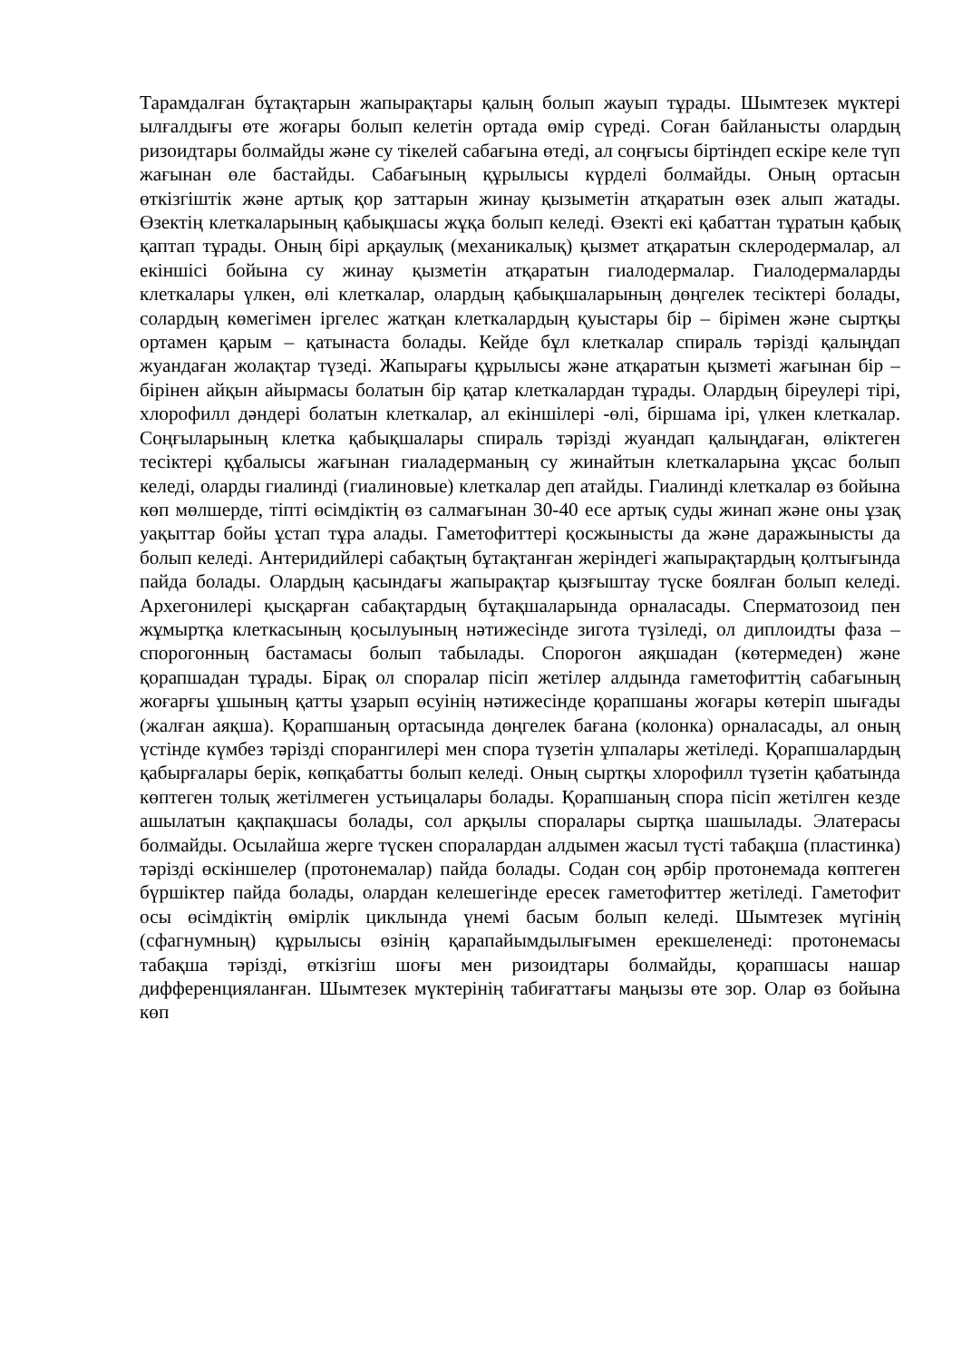Тарамдалған бұтақтарын жапырақтары қалың болып жауып тұрады. Шымтезек мүктері ылғалдығы өте жоғары болып келетін ортада өмір сүреді. Соған байланысты олардың ризоидтары болмайды және су тікелей сабағына өтеді, ал соңғысы біртіндеп ескіре келе түп жағынан өле бастайды. Сабағының құрылысы күрделі болмайды. Оның ортасын өткізгіштік және артық қор заттарын жинау қызыметін атқаратын өзек алып жатады. Өзектің клеткаларының қабықшасы жұқа болып келеді. Өзекті екі қабаттан тұратын қабық қаптап тұрады. Оның бірі арқаулық (механикалық) қызмет атқаратын склеродермалар, ал екіншісі бойына су жинау қызметін атқаратын гиалодермалар. Гиалодермаларды клеткалары үлкен, өлі клеткалар, олардың қабықшаларының дөңгелек тесіктері болады, солардың көмегімен іргелес жатқан клеткалардың қуыстары бір – бірімен және сыртқы ортамен қарым – қатынаста болады. Кейде бұл клеткалар спираль тәрізді қалыңдап жуандаған жолақтар түзеді. Жапырағы құрылысы және атқаратын қызметі жағынан бір – бірінен айқын айырмасы болатын бір қатар клеткалардан тұрады. Олардың біреулері тірі, хлорофилл дәндері болатын клеткалар, ал екіншілері -өлі, біршама ірі, үлкен клеткалар. Соңғыларының клетка қабықшалары спираль тәрізді жуандап қалыңдаған, өліктеген тесіктері құбалысы жағынан гиаладерманың су жинайтын клеткаларына ұқсас болып келеді, оларды гиалинді (гиалиновые) клеткалар деп атайды. Гиалинді клеткалар өз бойына көп мөлшерде, тіпті өсімдіктің өз салмағынан 30-40 есе артық суды жинап және оны ұзақ уақыттар бойы ұстап тұра алады. Гаметофиттері қосжынысты да және даражынысты да болып келеді. Антеридийлері сабақтың бұтақтанған жеріндегі жапырақтардың қолтығында пайда болады. Олардың қасындағы жапырақтар қызғыштау түске боялған болып келеді. Архегонилері қысқарған сабақтардың бұтақшаларында орналасады. Сперматозоид пен жұмыртқа клеткасының қосылуының нәтижесінде зигота түзіледі, ол диплоидты фаза – спорогонның бастамасы болып табылады. Спорогон аяқшадан (көтермеден) және қорапшадан тұрады. Бірақ ол споралар пісіп жетілер алдында гаметофиттің сабағының жоғарғы ұшының қатты ұзарып өсуінің нәтижесінде қорапшаны жоғары көтеріп шығады (жалған аяқша). Қорапшаның ортасында дөңгелек бағана (колонка) орналасады, ал оның үстінде күмбез тәрізді спорангилері мен спора түзетін ұлпалары жетіледі. Қорапшалардың қабырғалары берік, көпқабатты болып келеді. Оның сыртқы хлорофилл түзетін қабатында көптеген толық жетілмеген устьицалары болады. Қорапшаның спора пісіп жетілген кезде ашылатын қақпақшасы болады, сол арқылы споралары сыртқа шашылады. Элатерасы болмайды. Осылайша жерге түскен споралардан алдымен жасыл түсті табақша (пластинка) тәрізді өскіншелер (протонемалар) пайда болады. Содан соң әрбір протонемада көптеген бүршіктер пайда болады, олардан келешегінде ересек гаметофиттер жетіледі. Гаметофит осы өсімдіктің өмірлік циклында үнемі басым болып келеді. Шымтезек мүгінің (сфагнумның) құрылысы өзінің қарапайымдылығымен ерекшеленеді: протонемасы табақша тәрізді, өткізгіш шоғы мен ризоидтары болмайды, қорапшасы нашар дифференцияланған. Шымтезек мүктерінің табиғаттағы маңызы өте зор. Олар өз бойына көп